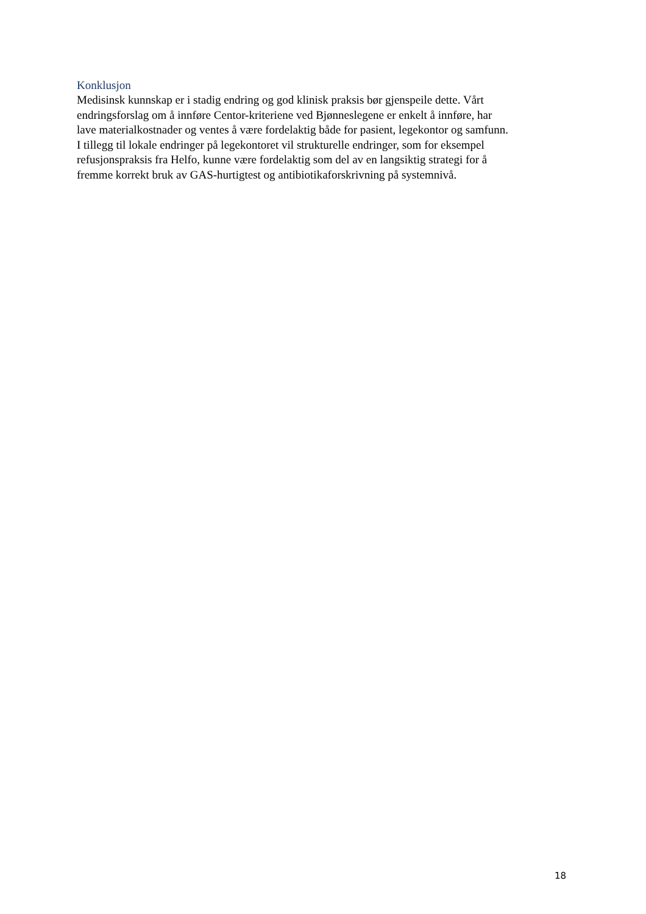Konklusjon
Medisinsk kunnskap er i stadig endring og god klinisk praksis bør gjenspeile dette. Vårt
endringsforslag om å innføre Centor-kriteriene ved Bjønneslegene er enkelt å innføre, har
lave materialkostnader og ventes å være fordelaktig både for pasient, legekontor og samfunn.
I tillegg til lokale endringer på legekontoret vil strukturelle endringer, som for eksempel
refusjonspraksis fra Helfo, kunne være fordelaktig som del av en langsiktig strategi for å
fremme korrekt bruk av GAS-hurtigtest og antibiotikaforskrivning på systemnivå.
18